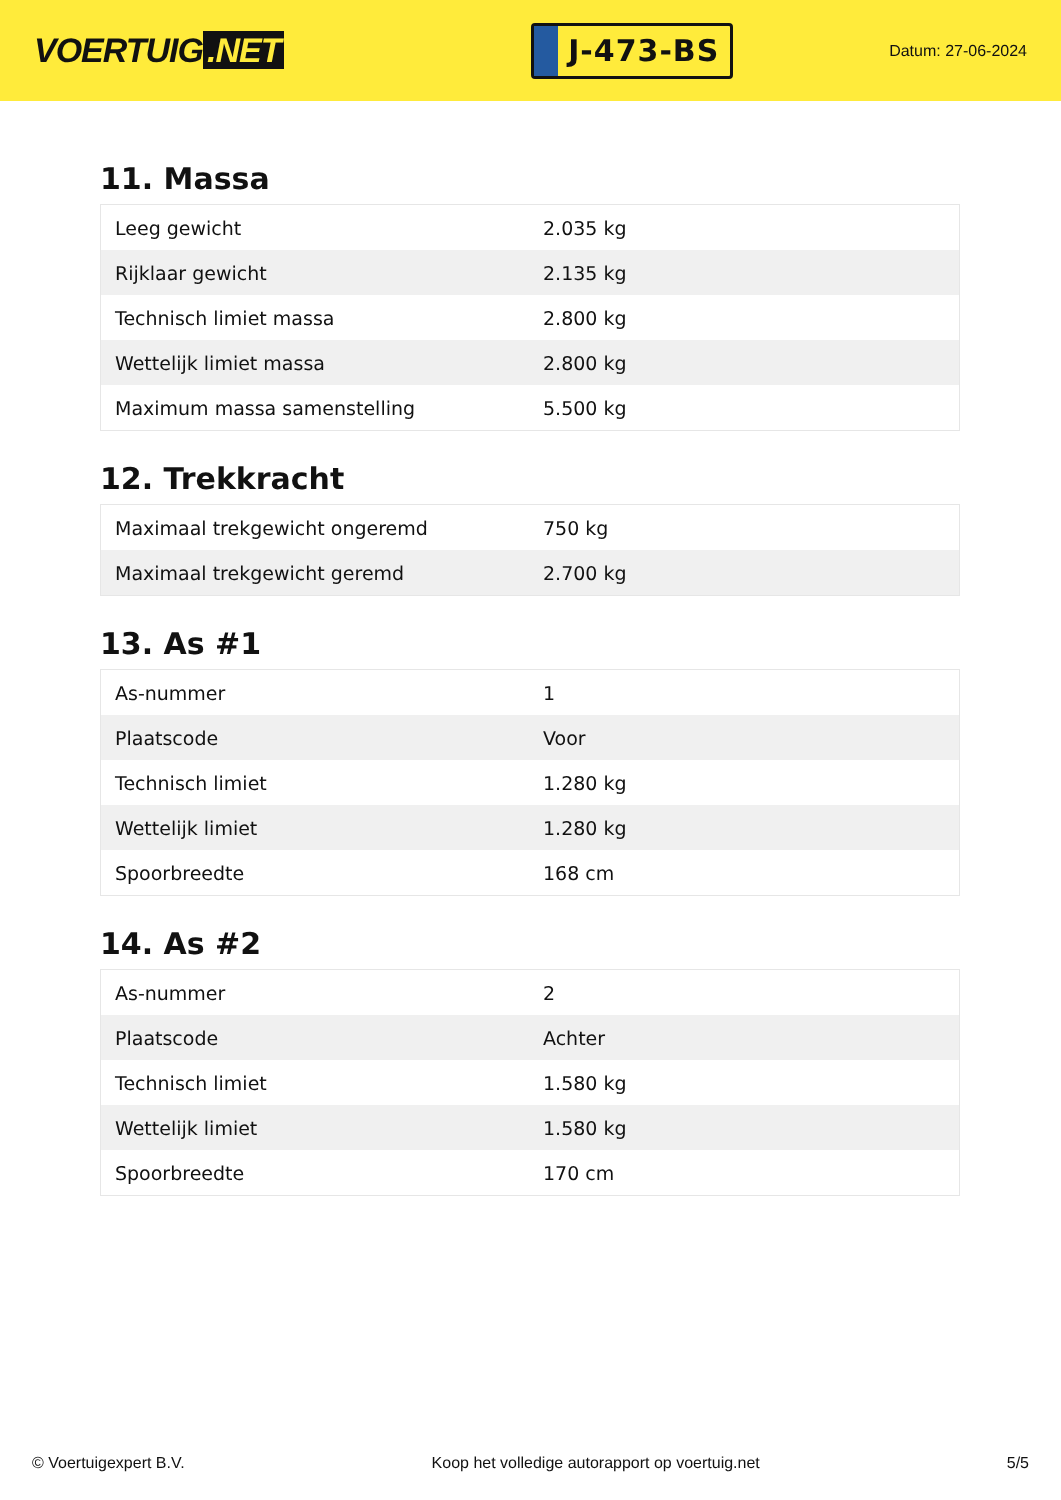VOERTUIG.NET
J-473-BS
Datum: 27-06-2024
11. Massa
| Leeg gewicht | 2.035 kg |
| Rijklaar gewicht | 2.135 kg |
| Technisch limiet massa | 2.800 kg |
| Wettelijk limiet massa | 2.800 kg |
| Maximum massa samenstelling | 5.500 kg |
12. Trekkracht
| Maximaal trekgewicht ongeremd | 750 kg |
| Maximaal trekgewicht geremd | 2.700 kg |
13. As #1
| As-nummer | 1 |
| Plaatscode | Voor |
| Technisch limiet | 1.280 kg |
| Wettelijk limiet | 1.280 kg |
| Spoorbreedte | 168 cm |
14. As #2
| As-nummer | 2 |
| Plaatscode | Achter |
| Technisch limiet | 1.580 kg |
| Wettelijk limiet | 1.580 kg |
| Spoorbreedte | 170 cm |
© Voertuigexpert B.V. Koop het volledige autorapport op voertuig.net 5/5